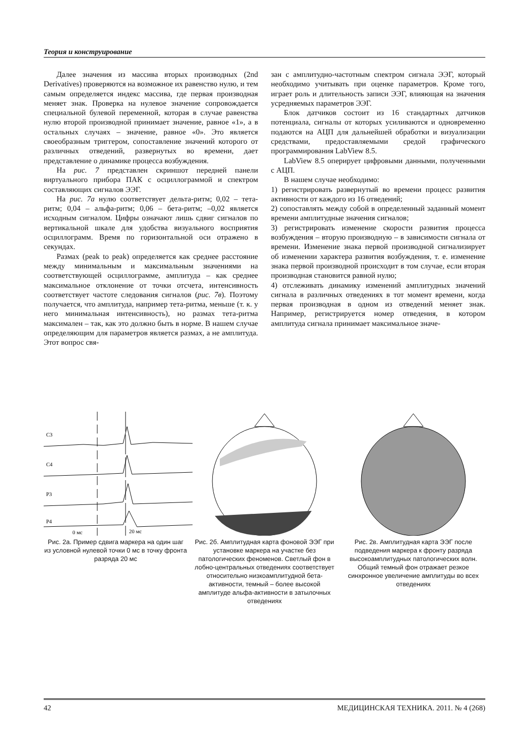Теория и конструирование
Далее значения из массива вторых производных (2nd Derivatives) проверяются на возможное их равенство нулю, и тем самым определяется индекс массива, где первая производная меняет знак. Проверка на нулевое значение сопровождается специальной булевой переменной, которая в случае равенства нулю второй производной принимает значение, равное «1», а в остальных случаях – значение, равное «0». Это является своеобразным триггером, сопоставление значений которого от различных отведений, развернутых во времени, дает представление о динамике процесса возбуждения.
На рис. 7 представлен скриншот передней панели виртуального прибора ПАК с осциллограммой и спектром составляющих сигналов ЭЭГ.
На рис. 7а нулю соответствует дельта-ритм; 0,02 – тета-ритм; 0,04 – альфа-ритм; 0,06 – бета-ритм; –0,02 является исходным сигналом. Цифры означают лишь сдвиг сигналов по вертикальной шкале для удобства визуального восприятия осциллограмм. Время по горизонтальной оси отражено в секундах.
Размах (peak to peak) определяется как среднее расстояние между минимальным и максимальным значениями на соответствующей осциллограмме, амплитуда – как среднее максимальное отклонение от точки отсчета, интенсивность соответствует частоте следования сигналов (рис. 7в). Поэтому получается, что амплитуда, например тета-ритма, меньше (т. к. у него минимальная интенсивность), но размах тета-ритма максимален – так, как это должно быть в норме. В нашем случае определяющим для параметров является размах, а не амплитуда. Этот вопрос свя-
зан с амплитудно-частотным спектром сигнала ЭЭГ, который необходимо учитывать при оценке параметров. Кроме того, играет роль и длительность записи ЭЭГ, влияющая на значения усредняемых параметров ЭЭГ.
Блок датчиков состоит из 16 стандартных датчиков потенциала, сигналы от которых усиливаются и одновременно подаются на АЦП для дальнейшей обработки и визуализации средствами, предоставляемыми средой графического программирования LabView 8.5.
LabView 8.5 оперирует цифровыми данными, полученными с АЦП.
В нашем случае необходимо:
1) регистрировать развернутый во времени процесс развития активности от каждого из 16 отведений;
2) сопоставлять между собой в определенный заданный момент времени амплитудные значения сигналов;
3) регистрировать изменение скорости развития процесса возбуждения – вторую производную – в зависимости сигнала от времени. Изменение знака первой производной сигнализирует об изменении характера развития возбуждения, т. е. изменение знака первой производной происходит в том случае, если вторая производная становится равной нулю;
4) отслеживать динамику изменений амплитудных значений сигнала в различных отведениях в тот момент времени, когда первая производная в одном из отведений меняет знак. Например, регистрируется номер отведения, в котором амплитуда сигнала принимает максимальное значе-
C3
C4
P3
P4
0 мс
20 мс
Рис. 2а. Пример сдвига маркера на один шаг из условной нулевой точки 0 мс в точку фронта разряда 20 мс
Рис. 2б. Амплитудная карта фоновой ЭЭГ при установке маркера на участке без патологических феноменов. Светлый фон в лобно-центральных отведениях соответствует относительно низкоамплитудной бета-активности, темный – более высокой амплитуде альфа-активности в затылочных отведениях
Рис. 2в. Амплитудная карта ЭЭГ после подведения маркера к фронту разряда высокоамплитудных патологических волн. Общий темный фон отражает резкое синхронное увеличение амплитуды во всех отведениях
42 МЕДИЦИНСКАЯ ТЕХНИКА. 2011. № 4 (268)